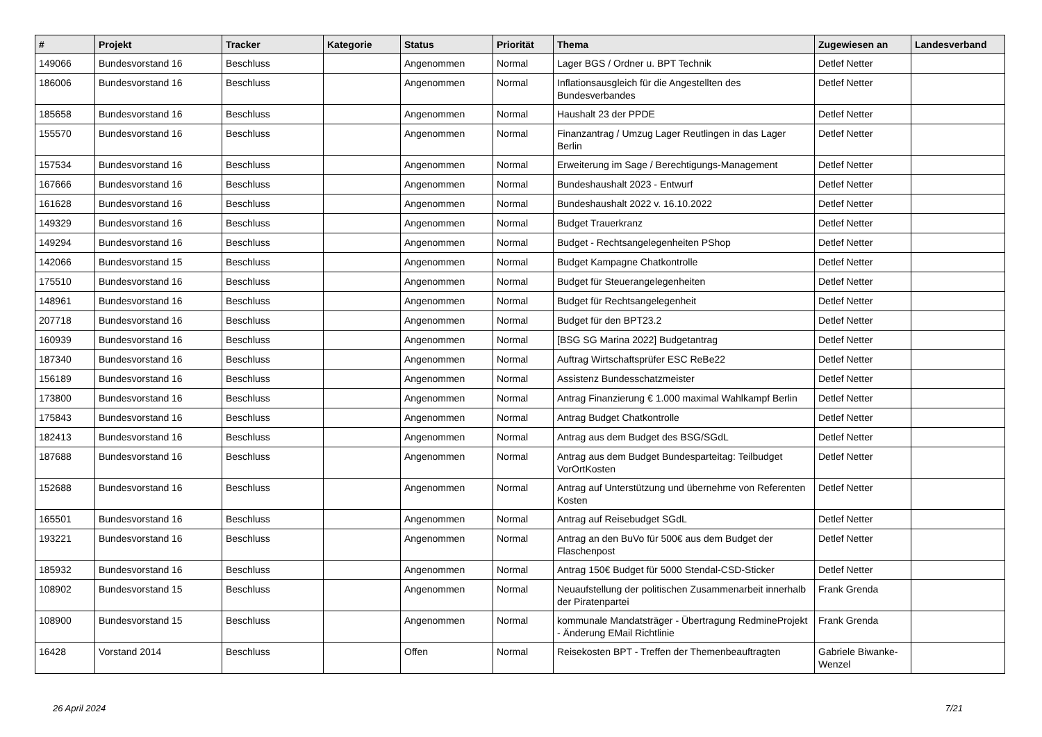| # | Projekt | Tracker | Kategorie | Status | Priorität | Thema | Zugewiesen an | Landesverband |
| --- | --- | --- | --- | --- | --- | --- | --- | --- |
| 149066 | Bundesvorstand 16 | Beschluss | | Angenommen | Normal | Lager BGS / Ordner u. BPT Technik | Detlef Netter | |
| 186006 | Bundesvorstand 16 | Beschluss | | Angenommen | Normal | Inflationsausgleich für die Angestellten des Bundesverbandes | Detlef Netter | |
| 185658 | Bundesvorstand 16 | Beschluss | | Angenommen | Normal | Haushalt 23 der PPDE | Detlef Netter | |
| 155570 | Bundesvorstand 16 | Beschluss | | Angenommen | Normal | Finanzantrag / Umzug Lager Reutlingen in das Lager Berlin | Detlef Netter | |
| 157534 | Bundesvorstand 16 | Beschluss | | Angenommen | Normal | Erweiterung im Sage / Berechtigungs-Management | Detlef Netter | |
| 167666 | Bundesvorstand 16 | Beschluss | | Angenommen | Normal | Bundeshaushalt 2023 - Entwurf | Detlef Netter | |
| 161628 | Bundesvorstand 16 | Beschluss | | Angenommen | Normal | Bundeshaushalt 2022 v. 16.10.2022 | Detlef Netter | |
| 149329 | Bundesvorstand 16 | Beschluss | | Angenommen | Normal | Budget Trauerkranz | Detlef Netter | |
| 149294 | Bundesvorstand 16 | Beschluss | | Angenommen | Normal | Budget - Rechtsangelegenheiten PShop | Detlef Netter | |
| 142066 | Bundesvorstand 15 | Beschluss | | Angenommen | Normal | Budget Kampagne Chatkontrolle | Detlef Netter | |
| 175510 | Bundesvorstand 16 | Beschluss | | Angenommen | Normal | Budget für Steuerangelegenheiten | Detlef Netter | |
| 148961 | Bundesvorstand 16 | Beschluss | | Angenommen | Normal | Budget für Rechtsangelegenheit | Detlef Netter | |
| 207718 | Bundesvorstand 16 | Beschluss | | Angenommen | Normal | Budget für den BPT23.2 | Detlef Netter | |
| 160939 | Bundesvorstand 16 | Beschluss | | Angenommen | Normal | [BSG SG Marina 2022] Budgetantrag | Detlef Netter | |
| 187340 | Bundesvorstand 16 | Beschluss | | Angenommen | Normal | Auftrag Wirtschaftsprüfer ESC ReBe22 | Detlef Netter | |
| 156189 | Bundesvorstand 16 | Beschluss | | Angenommen | Normal | Assistenz Bundesschatzmeister | Detlef Netter | |
| 173800 | Bundesvorstand 16 | Beschluss | | Angenommen | Normal | Antrag Finanzierung € 1.000 maximal Wahlkampf Berlin | Detlef Netter | |
| 175843 | Bundesvorstand 16 | Beschluss | | Angenommen | Normal | Antrag Budget Chatkontrolle | Detlef Netter | |
| 182413 | Bundesvorstand 16 | Beschluss | | Angenommen | Normal | Antrag aus dem Budget des BSG/SGdL | Detlef Netter | |
| 187688 | Bundesvorstand 16 | Beschluss | | Angenommen | Normal | Antrag aus dem Budget Bundesparteitag: Teilbudget VorOrtKosten | Detlef Netter | |
| 152688 | Bundesvorstand 16 | Beschluss | | Angenommen | Normal | Antrag auf Unterstützung und übernehme von Referenten Kosten | Detlef Netter | |
| 165501 | Bundesvorstand 16 | Beschluss | | Angenommen | Normal | Antrag auf Reisebudget SGdL | Detlef Netter | |
| 193221 | Bundesvorstand 16 | Beschluss | | Angenommen | Normal | Antrag an den BuVo für 500€ aus dem Budget der Flaschenpost | Detlef Netter | |
| 185932 | Bundesvorstand 16 | Beschluss | | Angenommen | Normal | Antrag 150€ Budget für 5000 Stendal-CSD-Sticker | Detlef Netter | |
| 108902 | Bundesvorstand 15 | Beschluss | | Angenommen | Normal | Neuaufstellung der politischen Zusammenarbeit innerhalb der Piratenpartei | Frank Grenda | |
| 108900 | Bundesvorstand 15 | Beschluss | | Angenommen | Normal | kommunale Mandatsträger - Übertragung RedmineProjekt - Änderung EMail Richtlinie | Frank Grenda | |
| 16428 | Vorstand 2014 | Beschluss | | Offen | Normal | Reisekosten BPT - Treffen der Themenbeauftragten | Gabriele Biwanke-Wenzel | |
26 April 2024 7/21